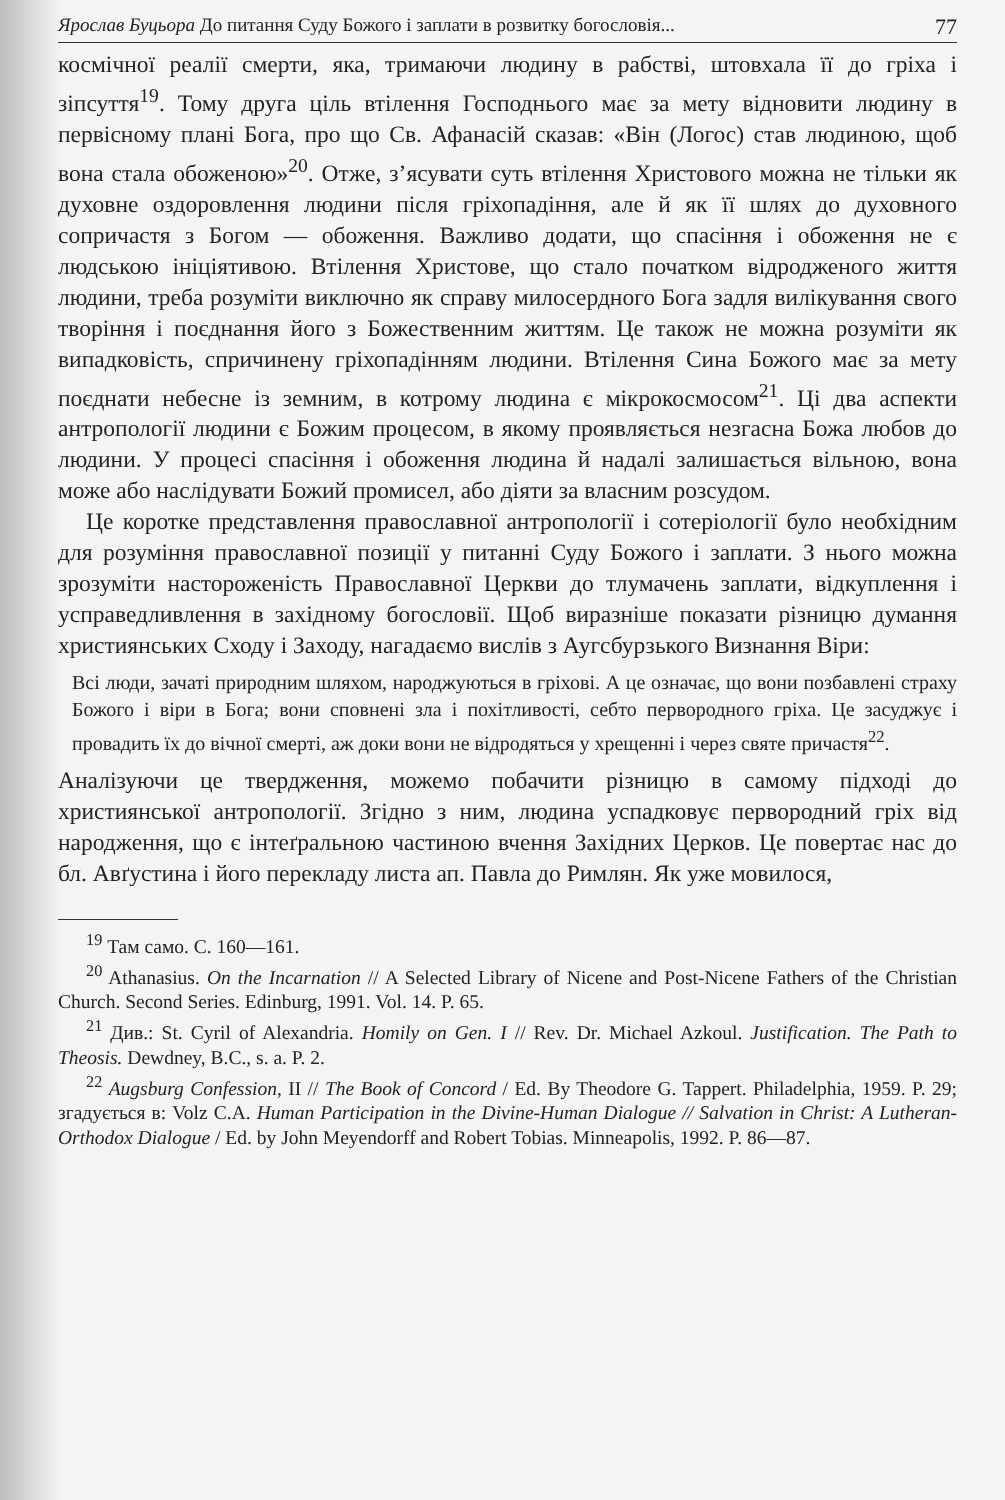Ярослав Буцьора До питання Суду Божого і заплати в розвитку богословія... 77
космічної реалії смерти, яка, тримаючи людину в рабстві, штовхала її до гріха і зіпсуття<sup>19</sup>. Тому друга ціль втілення Господнього має за мету відновити людину в первісному плані Бога, про що Св. Афанасій сказав: «Він (Логос) став людиною, щоб вона стала обоженою»<sup>20</sup>. Отже, з’ясувати суть втілення Христового можна не тільки як духовне оздоровлення людини після гріхопадіння, але й як її шлях до духовного сопричастя з Богом — обоження. Важливо додати, що спасіння і обоження не є людською ініціятивою. Втілення Христове, що стало початком відродженого життя людини, треба розуміти виключно як справу милосердного Бога задля вилікування свого творіння і поєднання його з Божественним життям. Це також не можна розуміти як випадковість, спричинену гріхопадінням людини. Втілення Сина Божого має за мету поєднати небесне із земним, в котрому людина є мікрокосмосом<sup>21</sup>. Ці два аспекти антропології людини є Божим процесом, в якому проявляється незгасна Божа любов до людини. У процесі спасіння і обоження людина й надалі залишається вільною, вона може або наслідувати Божий промисел, або діяти за власним розсудом.
Це коротке представлення православної антропології і сотеріології було необхідним для розуміння православної позиції у питанні Суду Божого і заплати. З нього можна зрозуміти настороженість Православної Церкви до тлумачень заплати, відкуплення і усправедливлення в західному богословії. Щоб виразніше показати різницю думання християнських Сходу і Заходу, нагадаємо вислів з Аугсбурзького Визнання Віри:
Всі люди, зачаті природним шляхом, народжуються в гріхові. А це означає, що вони позбавлені страху Божого і віри в Бога; вони сповнені зла і похітливості, себто первородного гріха. Це засуджує і провадить їх до вічної смерті, аж доки вони не відродяться у хрещенні і через святе причастя<sup>22</sup>.
Аналізуючи це твердження, можемо побачити різницю в самому підході до християнської антропології. Згідно з ним, людина успадковує первородний гріх від народження, що є інтеґральною частиною вчення Західних Церков. Це повертає нас до бл. Авґустина і його перекладу листа ап. Павла до Римлян. Як уже мовилося,
<sup>19</sup> Там само. С. 160—161.
<sup>20</sup> Athanasius. On the Incarnation // A Selected Library of Nicene and Post-Nicene Fathers of the Christian Church. Second Series. Edinburg, 1991. Vol. 14. P. 65.
<sup>21</sup> Див.: St. Cyril of Alexandria. Homily on Gen. I // Rev. Dr. Michael Azkoul. Justification. The Path to Theosis. Dewdney, B.C., s. a. P. 2.
<sup>22</sup> Augsburg Confession, II // The Book of Concord / Ed. By Theodore G. Tappert. Philadelphia, 1959. P. 29; згадується в: Volz C.A. Human Participation in the Divine-Human Dialogue // Salvation in Christ: A Lutheran-Orthodox Dialogue / Ed. by John Meyendorff and Robert Tobias. Minneapolis, 1992. P. 86—87.